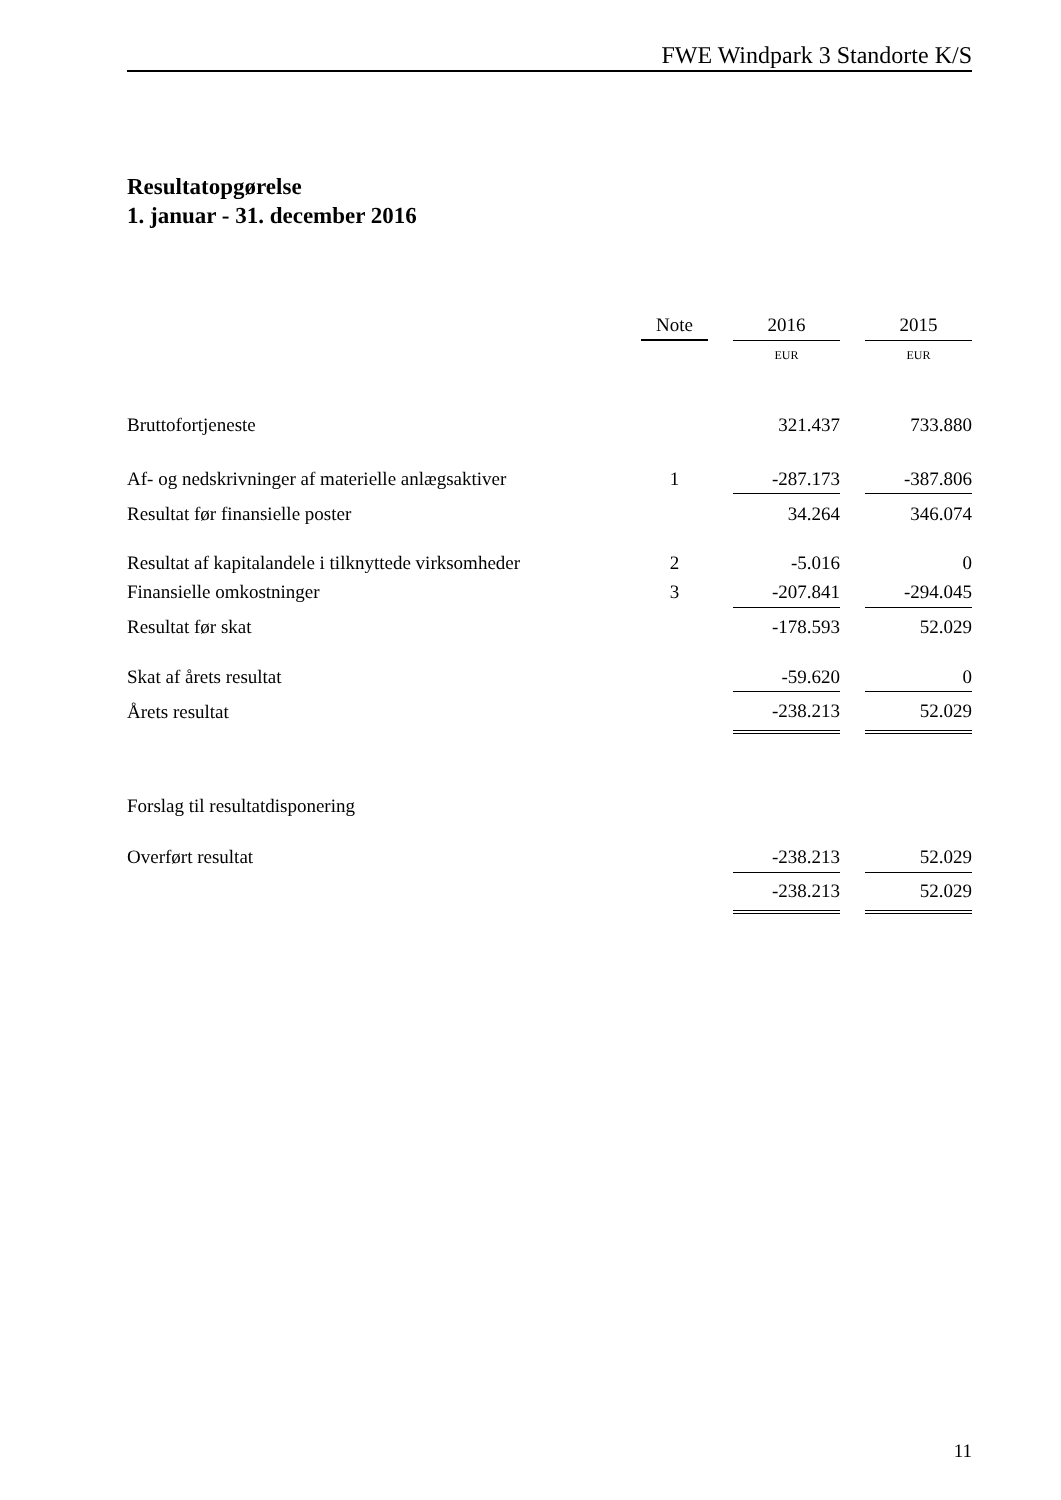FWE Windpark 3 Standorte K/S
Resultatopgørelse
1. januar - 31. december 2016
| | Note | | 2016 | | 2015 |
| --- | --- | --- | --- | --- | --- |
| | | | EUR | | EUR |
| Bruttofortjeneste | | | 321.437 | | 733.880 |
| Af- og nedskrivninger af materielle anlægsaktiver | 1 | | -287.173 | | -387.806 |
| Resultat før finansielle poster | | | 34.264 | | 346.074 |
| Resultat af kapitalandele i tilknyttede virksomheder | 2 | | -5.016 | | 0 |
| Finansielle omkostninger | 3 | | -207.841 | | -294.045 |
| Resultat før skat | | | -178.593 | | 52.029 |
| Skat af årets resultat | | | -59.620 | | 0 |
| Årets resultat | | | -238.213 | | 52.029 |
| Forslag til resultatdisponering | | | | | |
| Overført resultat | | | -238.213 | | 52.029 |
| | | | -238.213 | | 52.029 |
11